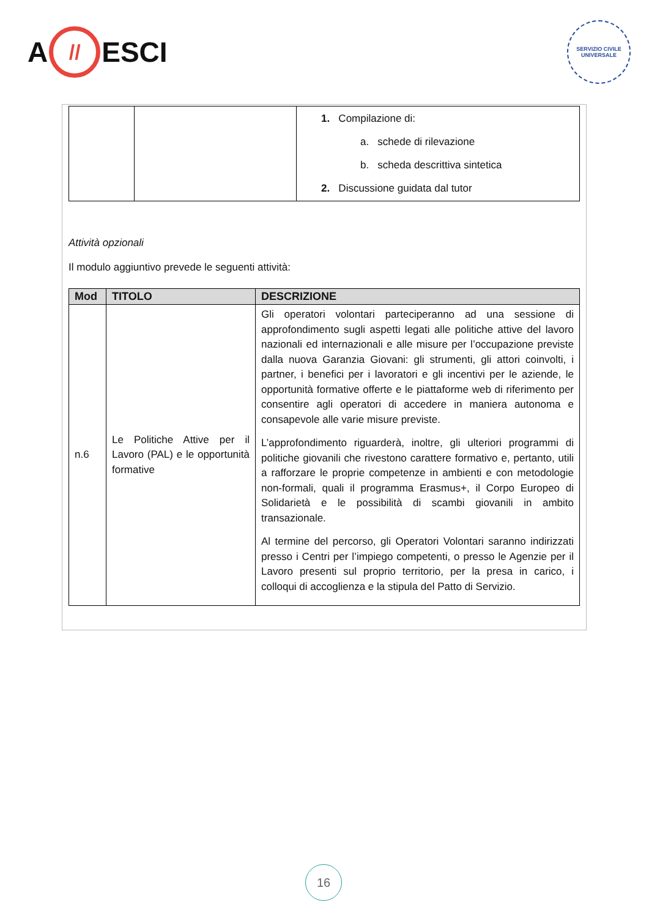A // ESCI
SERVIZIO CIVILE UNIVERSALE
| | | 1. Compilazione di: a. schede di rilevazione b. scheda descrittiva sintetica 2. Discussione guidata dal tutor |
Attività opzionali
Il modulo aggiuntivo prevede le seguenti attività:
| Mod | TITOLO | DESCRIZIONE |
| --- | --- | --- |
| n.6 | Le Politiche Attive per il Lavoro (PAL) e le opportunità formative | Gli operatori volontari parteciperanno ad una sessione di approfondimento sugli aspetti legati alle politiche attive del lavoro nazionali ed internazionali e alle misure per l’occupazione previste dalla nuova Garanzia Giovani: gli strumenti, gli attori coinvolti, i partner, i benefici per i lavoratori e gli incentivi per le aziende, le opportunità formative offerte e le piattaforme web di riferimento per consentire agli operatori di accedere in maniera autonoma e consapevole alle varie misure previste. L’approfondimento riguarderà, inoltre, gli ulteriori programmi di politiche giovanili che rivestono carattere formativo e, pertanto, utili a rafforzare le proprie competenze in ambienti e con metodologie non-formali, quali il programma Erasmus+, il Corpo Europeo di Solidarietà e le possibilità di scambi giovanili in ambito transazionale. Al termine del percorso, gli Operatori Volontari saranno indirizzati presso i Centri per l’impiego competenti, o presso le Agenzie per il Lavoro presenti sul proprio territorio, per la presa in carico, i colloqui di accoglienza e la stipula del Patto di Servizio. |
16